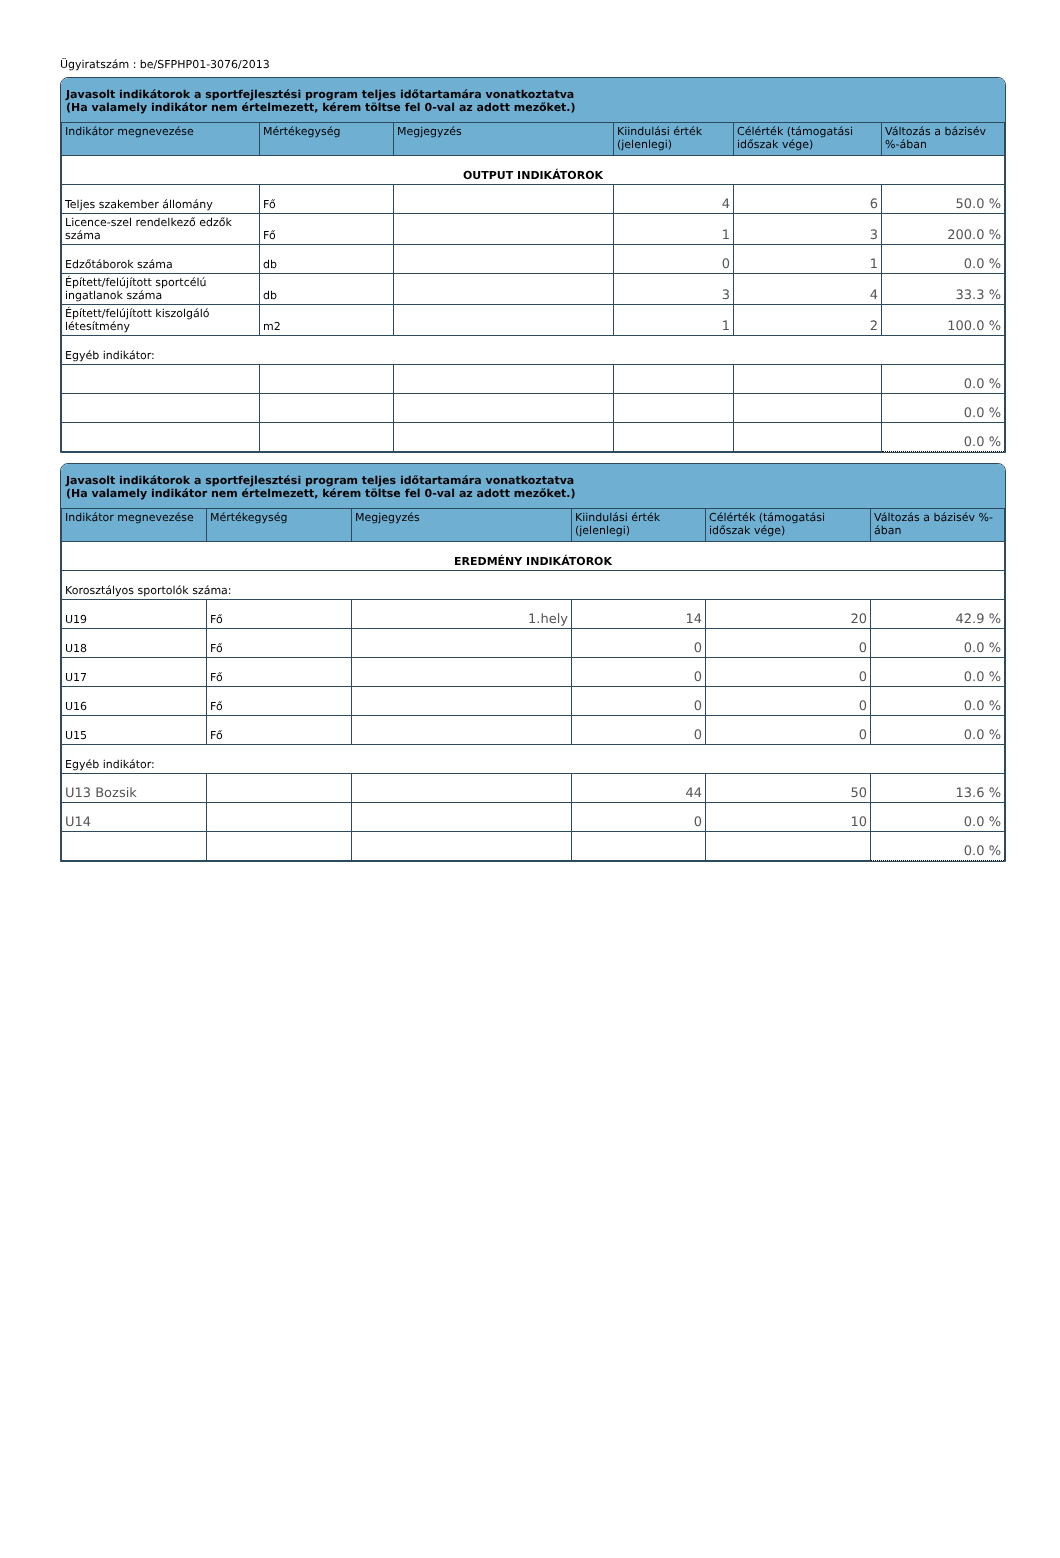Ügyiratszám : be/SFPHP01-3076/2013
Javasolt indikátorok a sportfejlesztési program teljes időtartamára vonatkoztatva
(Ha valamely indikátor nem értelmezett, kérem töltse fel 0-val az adott mezőket.)
| Indikátor megnevezése | Mértékegység | Megjegyzés | Kiindulási érték (jelenlegi) | Célérték (támogatási időszak vége) | Változás a bázisév %-ában |
| --- | --- | --- | --- | --- | --- |
| OUTPUT INDIKÁTOROK | | | | | |
| Teljes szakember állomány | Fő | | 4 | 6 | 50.0 % |
| Licence-szel rendelkező edzők száma | Fő | | 1 | 3 | 200.0 % |
| Edzőtáborok száma | db | | 0 | 1 | 0.0 % |
| Épített/felújított sportcélú ingatlanok száma | db | | 3 | 4 | 33.3 % |
| Épített/felújított kiszolgáló létesítmény | m2 | | 1 | 2 | 100.0 % |
| Egyéb indikátor: | | | | | |
| | | | | | 0.0 % |
| | | | | | 0.0 % |
| | | | | | 0.0 % |
Javasolt indikátorok a sportfejlesztési program teljes időtartamára vonatkoztatva
(Ha valamely indikátor nem értelmezett, kérem töltse fel 0-val az adott mezőket.)
| Indikátor megnevezése | Mértékegység | Megjegyzés | Kiindulási érték (jelenlegi) | Célérték (támogatási időszak vége) | Változás a bázisév %-ában |
| --- | --- | --- | --- | --- | --- |
| EREDMÉNY INDIKÁTOROK | | | | | |
| Korosztályos sportolók száma: | | | | | |
| U19 | Fő | 1.hely | 14 | 20 | 42.9 % |
| U18 | Fő | | 0 | 0 | 0.0 % |
| U17 | Fő | | 0 | 0 | 0.0 % |
| U16 | Fő | | 0 | 0 | 0.0 % |
| U15 | Fő | | 0 | 0 | 0.0 % |
| Egyéb indikátor: | | | | | |
| U13 Bozsik | | | 44 | 50 | 13.6 % |
| U14 | | | 0 | 10 | 0.0 % |
| | | | | | 0.0 % |